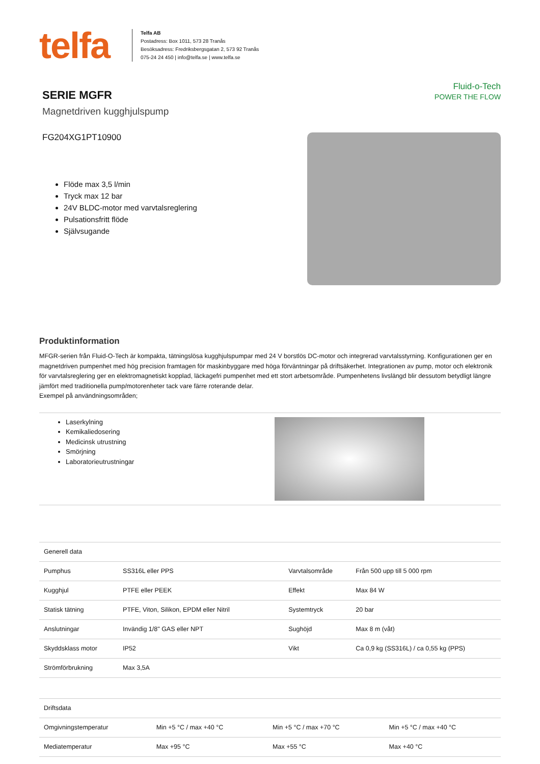telfa
Telfa AB
Postadress: Box 1011, 573 28 Tranås
Besöksadress: Fredriksbergsgatan 2, 573 92 Tranås
075-24 24 450 | info@telfa.se | www.telfa.se
SERIE MGFR
Magnetdriven kugghjulspump
FG204XG1PT10900
Flöde max 3,5 l/min
Tryck max 12 bar
24V BLDC-motor med varvtalsreglering
Pulsationsfritt flöde
Självsugande
Fluid-o-Tech
POWER THE FLOW
Produktinformation
MFGR-serien från Fluid-O-Tech är kompakta, tätningslösa kugghjulspumpar med 24 V borstlös DC-motor och integrerad varvtalsstyrning. Konfigurationen ger en magnetdriven pumpenhet med hög precision framtagen för maskinbyggare med höga förväntningar på driftsäkerhet. Integrationen av pump, motor och elektronik för varvtalsreglering ger en elektromagnetiskt kopplad, läckagefri pumpenhet med ett stort arbetsområde. Pumpenhetens livslängd blir dessutom betydligt längre jämfört med traditionella pump/motorenheter tack vare färre roterande delar.
Exempel på användningsområden;
Laserkylning
Kemikaliedosering
Medicinsk utrustning
Smörjning
Laboratorieutrustningar
| Generell data | | | | |
| --- | --- | --- | --- | --- |
| Pumphus | SS316L eller PPS | | Varvtalsområde | Från 500 upp till 5 000 rpm |
| Kugghjul | PTFE eller PEEK | | Effekt | Max 84 W |
| Statisk tätning | PTFE, Viton, Silikon, EPDM eller Nitril | | Systemtryck | 20 bar |
| Anslutningar | Invändig 1/8" GAS eller NPT | | Sughöjd | Max 8 m (våt) |
| Skyddsklass motor | IP52 | | Vikt | Ca 0,9 kg (SS316L) / ca 0,55 kg (PPS) |
| Strömförbrukning | Max 3,5A | | | |
| Driftsdata | | | |
| --- | --- | --- | --- |
| Omgivningstemperatur | Min +5 °C / max +40 °C | Min +5 °C / max +70 °C | Min +5 °C / max +40 °C |
| Mediatemperatur | Max +95 °C | Max +55 °C | Max +40 °C |